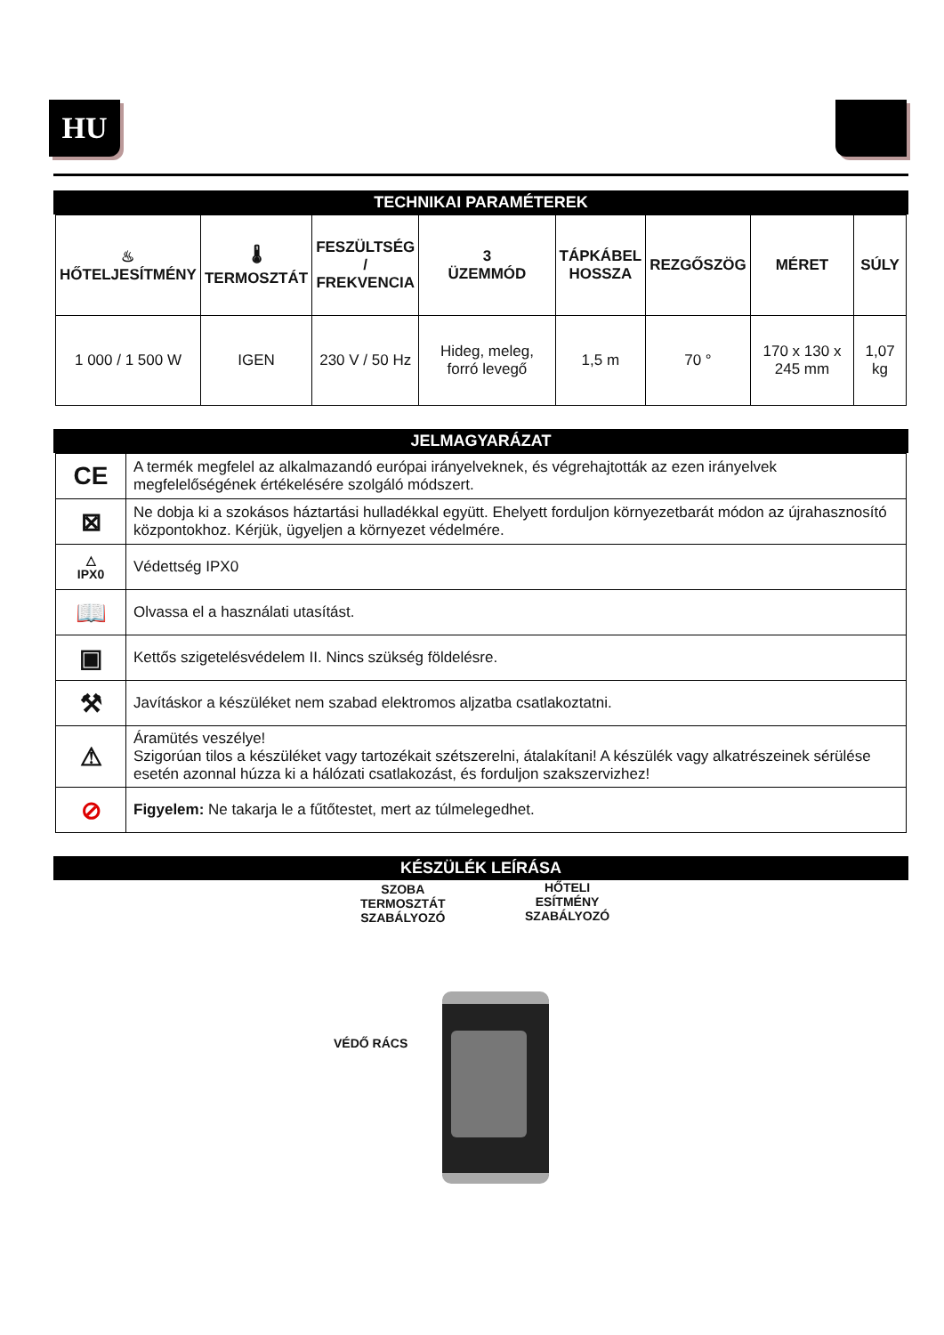HU
TECHNIKAI PARAMÉTEREK
| ♨ HŐTELJESÍTMÉNY | 🌡 TERMOSZTÁT | FESZÜLTSÉG / FREKVENCIA | 3 ÜZEMMÓD | TÁPKÁBEL HOSSZA | REZGŐSZÖG | MÉRET | SÚLY |
| --- | --- | --- | --- | --- | --- | --- | --- |
| 1 000 / 1 500 W | IGEN | 230 V / 50 Hz | Hideg, meleg, forró levegő | 1,5 m | 70 ° | 170 x 130 x 245 mm | 1,07 kg |
JELMAGYARÁZAT
| CE | A termék megfelel az alkalmazandó európai irányelveknek, és végrehajtották az ezen irányelvek megfelelőségének értékelésére szolgáló módszert. |
| ⊠ | Ne dobja ki a szokásos háztartási hulladékkal együtt. Ehelyett forduljon környezetbarát módon az újrahasznosító központokhoz. Kérjük, ügyeljen a környezet védelmére. |
| △ IPX0 | Védettség IPX0 |
| 📖 | Olvassa el a használati utasítást. |
| ▣ | Kettős szigetelésvédelem II. Nincs szükség földelésre. |
| ⚒ | Javításkor a készüléket nem szabad elektromos aljzatba csatlakoztatni. |
| ⚠ | Áramütés veszélye! Szigorúan tilos a készüléket vagy tartozékait szétszerelni, átalakítani! A készülék vagy alkatrészeinek sérülése esetén azonnal húzza ki a hálózati csatlakozást, és forduljon szakszervizhez! |
| ⊘ | Figyelem: Ne takarja le a fűtőtestet, mert az túlmelegedhet. |
KÉSZÜLÉK LEÍRÁSA
SZOBA
TERMOSZTÁT
SZABÁLYOZÓ
HŐTELI
ESÍTMÉNY
SZABÁLYOZÓ
VÉDŐ RÁCS